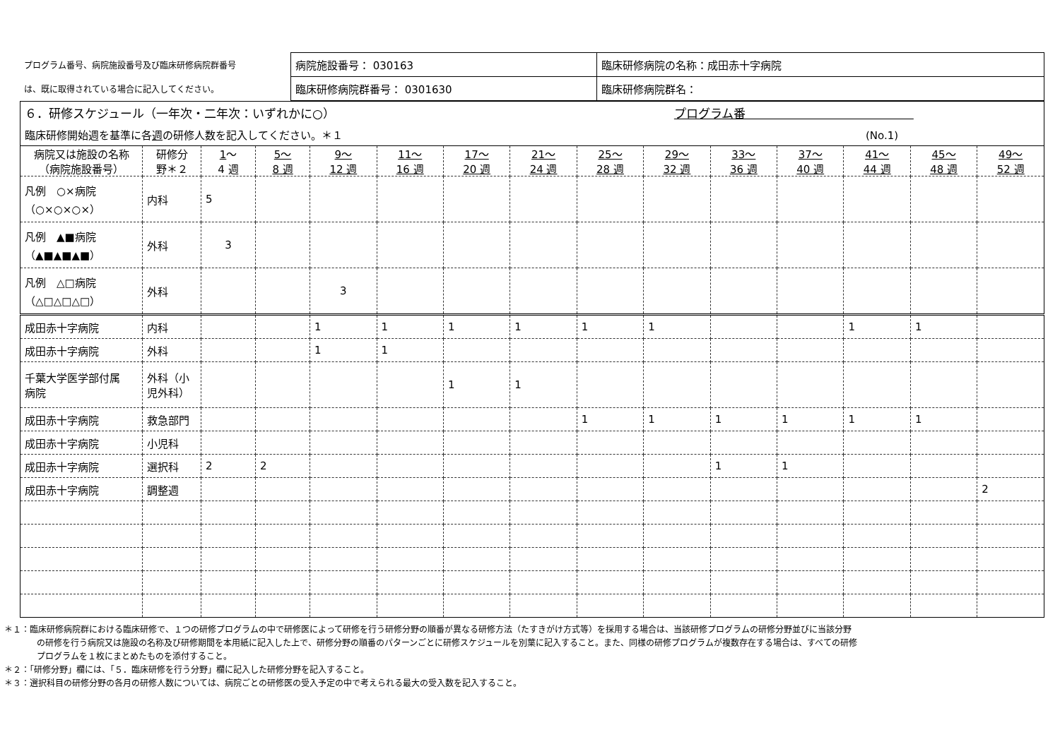| プログラム番号、病院施設番号及び臨床研修病院群番号 | 病院施設番号： 030163 | 臨床研修病院の名称：成田赤十字病院 |
| は、既に取得されている場合に記入してください。 | 臨床研修病院群番号： 0301630 | 臨床研修病院群名： |
| ６．研修スケジュール（一年次・二年次：いずれかに○） プログラム番 | | | | | | | | | | | | | | |
| 臨床研修開始週を基準に各 週 の研修人数を記入してください。＊１ (No.1) | | | | | | | | | | | | | | |
| 病院又は施設の名称 （病院施設番号） | 研修分 野＊２ | 1 ～ 4 週 | 5～ 8 週 | 9～ 12 週 | 11～ 16 週 | 17～ 20 週 | 21～ 24 週 | 25～ 28 週 | 29～ 32 週 | 33～ 36 週 | 37～ 40 週 | 41～ 44 週 | 45～ 48 週 | 49～ 52 週 |
| 凡例 ○×病院 （○×○×○×） | 内科 | 5 | | | | | | | | | | | | |
| 凡例 ▲■病院 （▲■▲■▲■） | 外科 | 3 | | | | | | | | | | | | |
| 凡例 △□病院 （△□△□△□） | 外科 | | | 3 | | | | | | | | | | |
| 成田赤十字病院 | 内科 | | | 1 | 1 | 1 | 1 | 1 | 1 | | | 1 | 1 | |
| 成田赤十字病院 | 外科 | | | 1 | 1 | | | | | | | | | |
| 千葉大学医学部付属 病院 | 外科（小 児外科） | | | | | 1 | 1 | | | | | | | |
| 成田赤十字病院 | 救急部門 | | | | | | | 1 | 1 | 1 | 1 | 1 | 1 | |
| 成田赤十字病院 | 小児科 | | | | | | | | | | | | | |
| 成田赤十字病院 | 選択科 | 2 | 2 | | | | | | | 1 | 1 | | | |
| 成田赤十字病院 | 調整週 | | | | | | | | | | | | | 2 |
＊１：臨床研修病院群における臨床研修で、１つの研修プログラムの中で研修医によって研修を行う研修分野の順番が異なる研修方法（たすきがけ方式等）を採用する場合は、当該研修プログラムの研修分野並びに当該分野
の研修を行う病院又は施設の名称及び研修期間を本用紙に記入した上で、研修分野の順番のパターンごとに研修スケジュールを別葉に記入すること。また、同様の研修プログラムが複数存在する場合は、すべての研修
プログラムを１枚にまとめたものを添付すること。
＊２：「研修分野」欄には、「５．臨床研修を行う分野」欄に記入した研修分野を記入すること。
＊３：選択科目の研修分野の各月の研修人数については、病院ごとの研修医の受入予定の中で考えられる最大の受入数を記入すること。